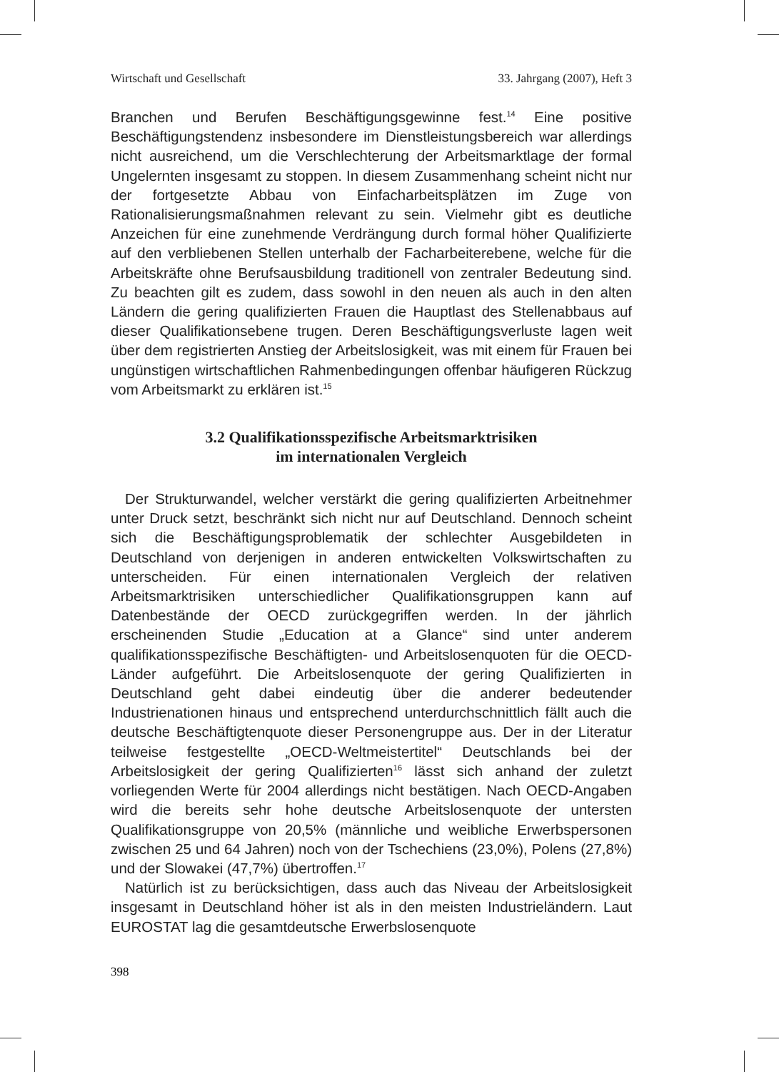Wirtschaft und Gesellschaft 33. Jahrgang (2007), Heft 3
Branchen und Berufen Beschäftigungsgewinne fest.<sup>14</sup> Eine positive Beschäftigungstendenz insbesondere im Dienstleistungsbereich war allerdings nicht ausreichend, um die Verschlechterung der Arbeitsmarktlage der formal Ungelernten insgesamt zu stoppen. In diesem Zusammenhang scheint nicht nur der fortgesetzte Abbau von Einfacharbeitsplätzen im Zuge von Rationalisierungsmaßnahmen relevant zu sein. Vielmehr gibt es deutliche Anzeichen für eine zunehmende Verdrängung durch formal höher Qualifizierte auf den verbliebenen Stellen unterhalb der Facharbeiterebene, welche für die Arbeitskräfte ohne Berufsausbildung traditionell von zentraler Bedeutung sind. Zu beachten gilt es zudem, dass sowohl in den neuen als auch in den alten Ländern die gering qualifizierten Frauen die Hauptlast des Stellenabbaus auf dieser Qualifikationsebene trugen. Deren Beschäftigungsverluste lagen weit über dem registrierten Anstieg der Arbeitslosigkeit, was mit einem für Frauen bei ungünstigen wirtschaftlichen Rahmenbedingungen offenbar häufigeren Rückzug vom Arbeitsmarkt zu erklären ist.<sup>15</sup>
3.2 Qualifikationsspezifische Arbeitsmarktrisiken
im internationalen Vergleich
Der Strukturwandel, welcher verstärkt die gering qualifizierten Arbeitnehmer unter Druck setzt, beschränkt sich nicht nur auf Deutschland. Dennoch scheint sich die Beschäftigungsproblematik der schlechter Ausgebildeten in Deutschland von derjenigen in anderen entwickelten Volkswirtschaften zu unterscheiden. Für einen internationalen Vergleich der relativen Arbeitsmarktrisiken unterschiedlicher Qualifikationsgruppen kann auf Datenbestände der OECD zurückgegriffen werden. In der jährlich erscheinenden Studie „Education at a Glance“ sind unter anderem qualifikationsspezifische Beschäftigten- und Arbeitslosenquoten für die OECD-Länder aufgeführt. Die Arbeitslosenquote der gering Qualifizierten in Deutschland geht dabei eindeutig über die anderer bedeutender Industrienationen hinaus und entsprechend unterdurchschnittlich fällt auch die deutsche Beschäftigtenquote dieser Personengruppe aus. Der in der Literatur teilweise festgestellte „OECD-Weltmeistertitel“ Deutschlands bei der Arbeitslosigkeit der gering Qualifizierten<sup>16</sup> lässt sich anhand der zuletzt vorliegenden Werte für 2004 allerdings nicht bestätigen. Nach OECD-Angaben wird die bereits sehr hohe deutsche Arbeitslosenquote der untersten Qualifikationsgruppe von 20,5% (männliche und weibliche Erwerbspersonen zwischen 25 und 64 Jahren) noch von der Tschechiens (23,0%), Polens (27,8%) und der Slowakei (47,7%) übertroffen.<sup>17</sup>
Natürlich ist zu berücksichtigen, dass auch das Niveau der Arbeitslosigkeit insgesamt in Deutschland höher ist als in den meisten Industrieländern. Laut EUROSTAT lag die gesamtdeutsche Erwerbslosenquote
398